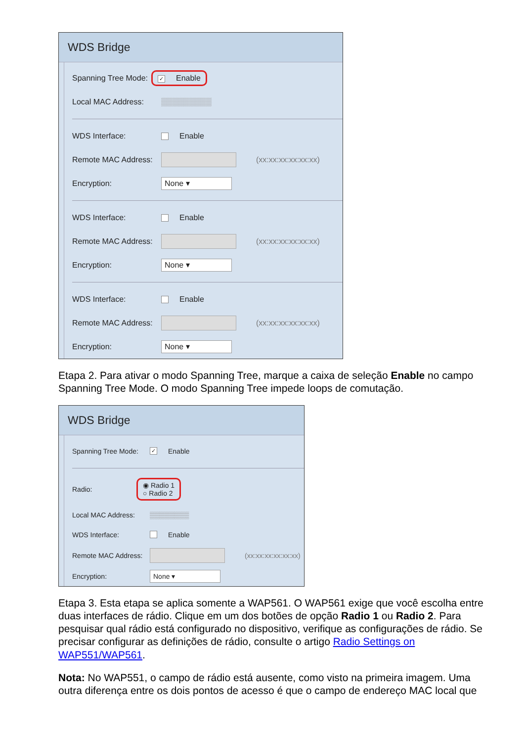WDS Bridge
Spanning Tree Mode: ✓ Enable
Local MAC Address: ▒▒▒▒▒▒▒▒▒
WDS Interface: Enable
Remote MAC Address: (xx:xx:xx:xx:xx:xx)
Encryption: None ▾
WDS Interface: Enable
Remote MAC Address: (xx:xx:xx:xx:xx:xx)
Encryption: None ▾
WDS Interface: Enable
Remote MAC Address: (xx:xx:xx:xx:xx:xx)
Encryption: None ▾
Etapa 2. Para ativar o modo Spanning Tree, marque a caixa de seleção Enable no campo Spanning Tree Mode. O modo Spanning Tree impede loops de comutação.
WDS Bridge
Spanning Tree Mode: ✓ Enable
Radio: ◉ Radio 1
○ Radio 2
Local MAC Address: ▒▒▒▒▒▒▒▒
WDS Interface: Enable
Remote MAC Address: (xx:xx:xx:xx:xx:xx)
Encryption: None ▾
Etapa 3. Esta etapa se aplica somente a WAP561. O WAP561 exige que você escolha entre duas interfaces de rádio. Clique em um dos botões de opção Radio 1 ou Radio 2. Para pesquisar qual rádio está configurado no dispositivo, verifique as configurações de rádio. Se precisar configurar as definições de rádio, consulte o artigo Radio Settings on WAP551/WAP561.
Nota: No WAP551, o campo de rádio está ausente, como visto na primeira imagem. Uma outra diferença entre os dois pontos de acesso é que o campo de endereço MAC local que